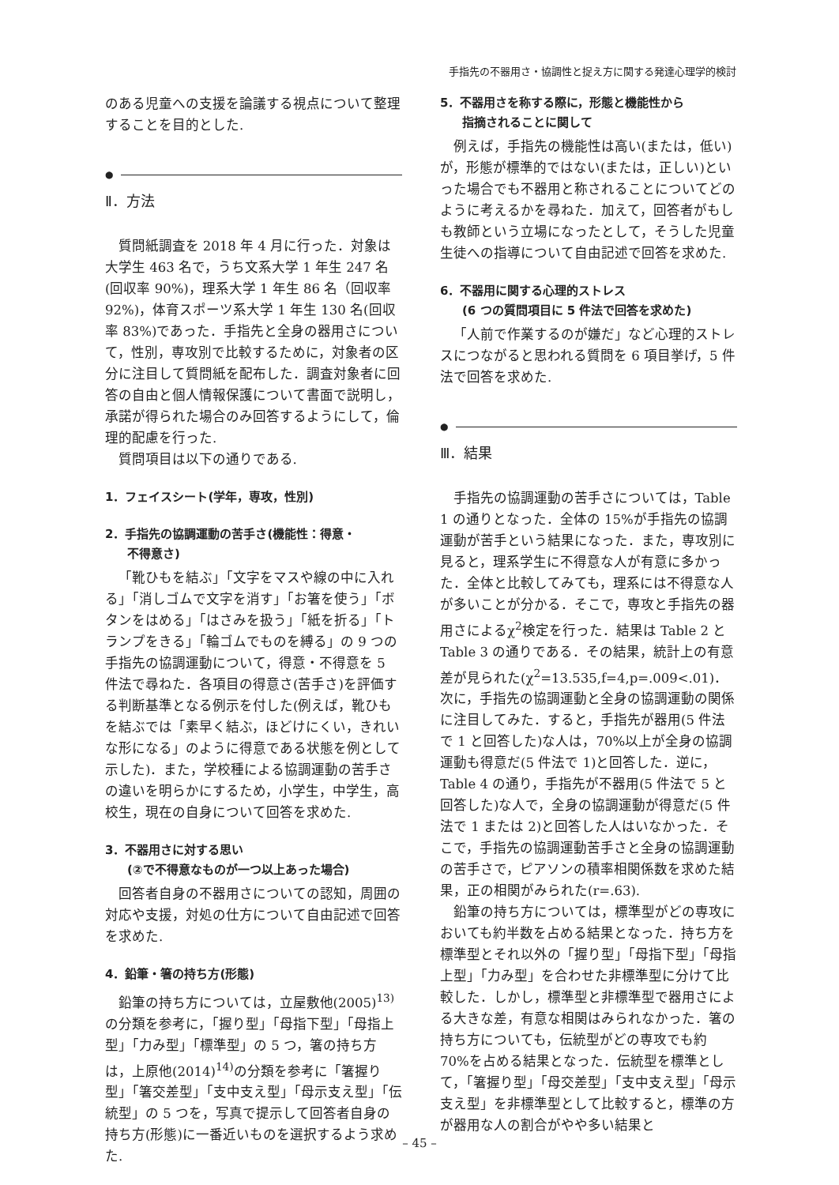手指先の不器用さ・協調性と捉え方に関する発達心理学的検討
のある児童への支援を論議する視点について整理することを目的とした.
●
Ⅱ．方法
質問紙調査を 2018 年 4 月に行った．対象は大学生 463 名で，うち文系大学 1 年生 247 名(回収率 90%)，理系大学 1 年生 86 名（回収率 92%)，体育スポーツ系大学 1 年生 130 名(回収率 83%)であった．手指先と全身の器用さについて，性別，専攻別で比較するために，対象者の区分に注目して質問紙を配布した．調査対象者に回答の自由と個人情報保護について書面で説明し，承諾が得られた場合のみ回答するようにして，倫理的配慮を行った.
質問項目は以下の通りである.
1．フェイスシート(学年，専攻，性別)
2．手指先の協調運動の苦手さ(機能性：得意・
不得意さ)
「靴ひもを結ぶ」「文字をマスや線の中に入れる」「消しゴムで文字を消す」「お箸を使う」「ボタンをはめる」「はさみを扱う」「紙を折る」「トランプをきる」「輪ゴムでものを縛る」の 9 つの手指先の協調運動について，得意・不得意を 5 件法で尋ねた．各項目の得意さ(苦手さ)を評価する判断基準となる例示を付した(例えば，靴ひもを結ぶでは「素早く結ぶ，ほどけにくい，きれいな形になる」のように得意である状態を例として示した)．また，学校種による協調運動の苦手さの違いを明らかにするため，小学生，中学生，高校生，現在の自身について回答を求めた.
3．不器用さに対する思い
(②で不得意なものが一つ以上あった場合)
回答者自身の不器用さについての認知，周囲の対応や支援，対処の仕方について自由記述で回答を求めた.
4．鉛筆・箸の持ち方(形態)
鉛筆の持ち方については，立屋敷他(2005)<sup>13)</sup>の分類を参考に，「握り型」「母指下型」「母指上型」「力み型」「標準型」の 5 つ，箸の持ち方は，上原他(2014)<sup>14)</sup>の分類を参考に「箸握り型」「箸交差型」「支中支え型」「母示支え型」「伝統型」の 5 つを，写真で提示して回答者自身の持ち方(形態)に一番近いものを選択するよう求めた.
5．不器用さを称する際に，形態と機能性から
指摘されることに関して
例えば，手指先の機能性は高い(または，低い)が，形態が標準的ではない(または，正しい)といった場合でも不器用と称されることについてどのように考えるかを尋ねた．加えて，回答者がもしも教師という立場になったとして，そうした児童生徒への指導について自由記述で回答を求めた.
6．不器用に関する心理的ストレス
(6 つの質問項目に 5 件法で回答を求めた)
「人前で作業するのが嫌だ」など心理的ストレスにつながると思われる質問を 6 項目挙げ，5 件法で回答を求めた.
●
Ⅲ．結果
手指先の協調運動の苦手さについては，Table 1 の通りとなった．全体の 15%が手指先の協調運動が苦手という結果になった．また，専攻別に見ると，理系学生に不得意な人が有意に多かった．全体と比較してみても，理系には不得意な人が多いことが分かる．そこで，専攻と手指先の器用さによるχ<sup>2</sup>検定を行った．結果は Table 2 と Table 3 の通りである．その結果，統計上の有意差が見られた(χ<sup>2</sup>=13.535,f=4,p=.009<.01)．次に，手指先の協調運動と全身の協調運動の関係に注目してみた．すると，手指先が器用(5 件法で 1 と回答した)な人は，70%以上が全身の協調運動も得意だ(5 件法で 1)と回答した．逆に，Table 4 の通り，手指先が不器用(5 件法で 5 と回答した)な人で，全身の協調運動が得意だ(5 件法で 1 または 2)と回答した人はいなかった．そこで，手指先の協調運動苦手さと全身の協調運動の苦手さで，ピアソンの積率相関係数を求めた結果，正の相関がみられた(r=.63).
鉛筆の持ち方については，標準型がどの専攻においても約半数を占める結果となった．持ち方を標準型とそれ以外の「握り型」「母指下型」「母指上型」「力み型」を合わせた非標準型に分けて比較した．しかし，標準型と非標準型で器用さによる大きな差，有意な相関はみられなかった．箸の持ち方についても，伝統型がどの専攻でも約 70%を占める結果となった．伝統型を標準として，「箸握り型」「母交差型」「支中支え型」「母示支え型」を非標準型として比較すると，標準の方が器用な人の割合がやや多い結果と
– 45 –